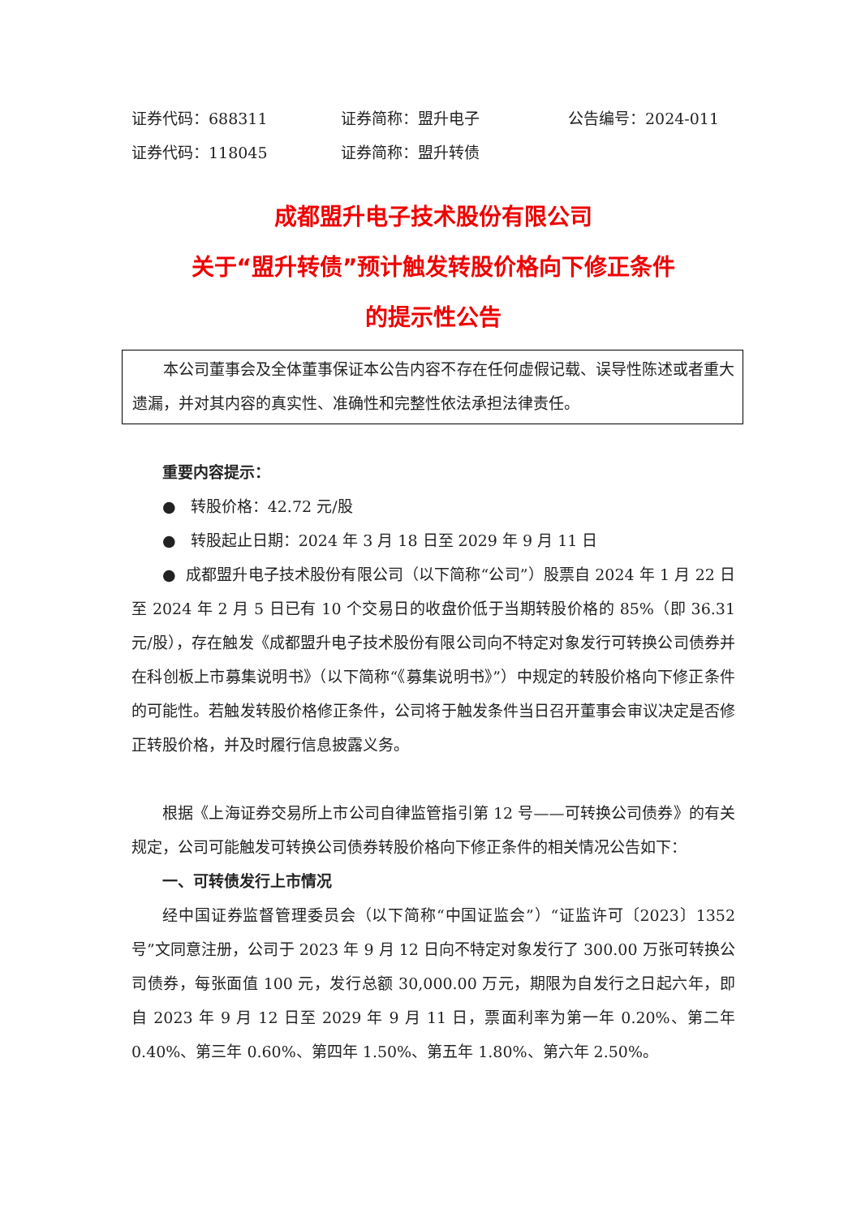证券代码：688311 证券简称：盟升电子 公告编号：2024-011
证券代码：118045 证券简称：盟升转债
成都盟升电子技术股份有限公司
关于“盟升转债”预计触发转股价格向下修正条件
的提示性公告
本公司董事会及全体董事保证本公告内容不存在任何虚假记载、误导性陈述或者重大遗漏，并对其内容的真实性、准确性和完整性依法承担法律责任。
重要内容提示：
● 转股价格：42.72 元/股
● 转股起止日期：2024 年 3 月 18 日至 2029 年 9 月 11 日
● 成都盟升电子技术股份有限公司（以下简称“公司”）股票自 2024 年 1 月 22 日至 2024 年 2 月 5 日已有 10 个交易日的收盘价低于当期转股价格的 85%（即 36.31 元/股），存在触发《成都盟升电子技术股份有限公司向不特定对象发行可转换公司债券并在科创板上市募集说明书》（以下简称“《募集说明书》”）中规定的转股价格向下修正条件的可能性。若触发转股价格修正条件，公司将于触发条件当日召开董事会审议决定是否修正转股价格，并及时履行信息披露义务。
根据《上海证券交易所上市公司自律监管指引第 12 号——可转换公司债券》的有关规定，公司可能触发可转换公司债券转股价格向下修正条件的相关情况公告如下：
一、可转债发行上市情况
经中国证券监督管理委员会（以下简称“中国证监会”）“证监许可〔2023〕1352 号”文同意注册，公司于 2023 年 9 月 12 日向不特定对象发行了 300.00 万张可转换公司债券，每张面值 100 元，发行总额 30,000.00 万元，期限为自发行之日起六年，即自 2023 年 9 月 12 日至 2029 年 9 月 11 日，票面利率为第一年 0.20%、第二年 0.40%、第三年 0.60%、第四年 1.50%、第五年 1.80%、第六年 2.50%。